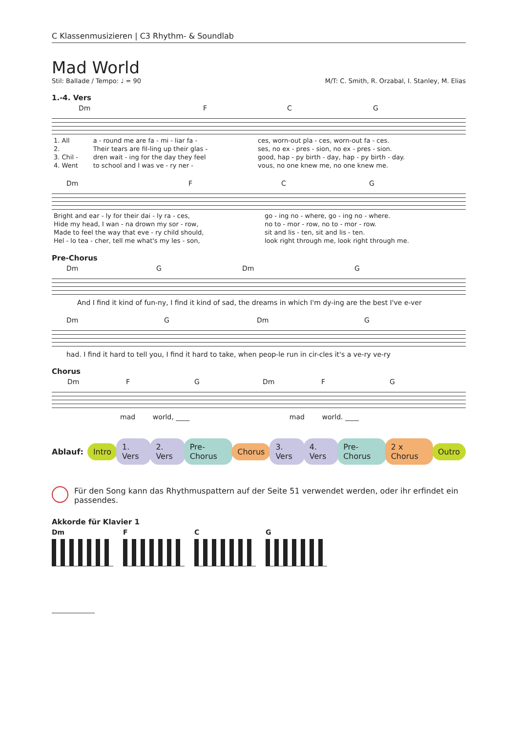C Klassenmusizieren | C3 Rhythm- & Soundlab
Mad World
Stil: Ballade / Tempo: ♩ = 90 M/T: C. Smith, R. Orzabal, I. Stanley, M. Elias
1.-4. Vers
Dm F C G
| 1. All | a - round me are fa - mi - liar fa - | ces, worn-out pla - ces, worn-out fa - ces. |
| 2. | Their tears are fil-ling up their glas - | ses, no ex - pres - sion, no ex - pres - sion. |
| 3. Chil - | dren wait - ing for the day they feel | good, hap - py birth - day, hap - py birth - day. |
| 4. Went | to school and I was ve - ry ner - | vous, no one knew me, no one knew me. |
Dm F C G
| Bright and ear - ly for their dai - ly ra - ces, | go - ing no - where, go - ing no - where. |
| Hide my head, I wan - na drown my sor - row, | no to - mor - row, no to - mor - row. |
| Made to feel the way that eve - ry child should, | sit and lis - ten, sit and lis - ten. |
| Hel - lo tea - cher, tell me what's my les - son, | look right through me, look right through me. |
Pre-Chorus
Dm G Dm G
And I find it kind of fun-ny, I find it kind of sad, the dreams in which I'm dy-ing are the best I've e-ver
Dm G Dm G
had. I find it hard to tell you, I find it hard to take, when peop-le run in cir-cles it's a ve-ry ve-ry
Chorus
Dm F G Dm F G
mad world, ____ mad world. ____
Ablauf: Intro 1. Vers 2. Vers Pre-Chorus Chorus 3. Vers 4. Vers Pre-Chorus 2 x Chorus Outro
Für den Song kann das Rhythmuspattern auf der Seite 51 verwendet werden, oder ihr erfindet ein passendes.
Akkorde für Klavier 1
Dm F C G